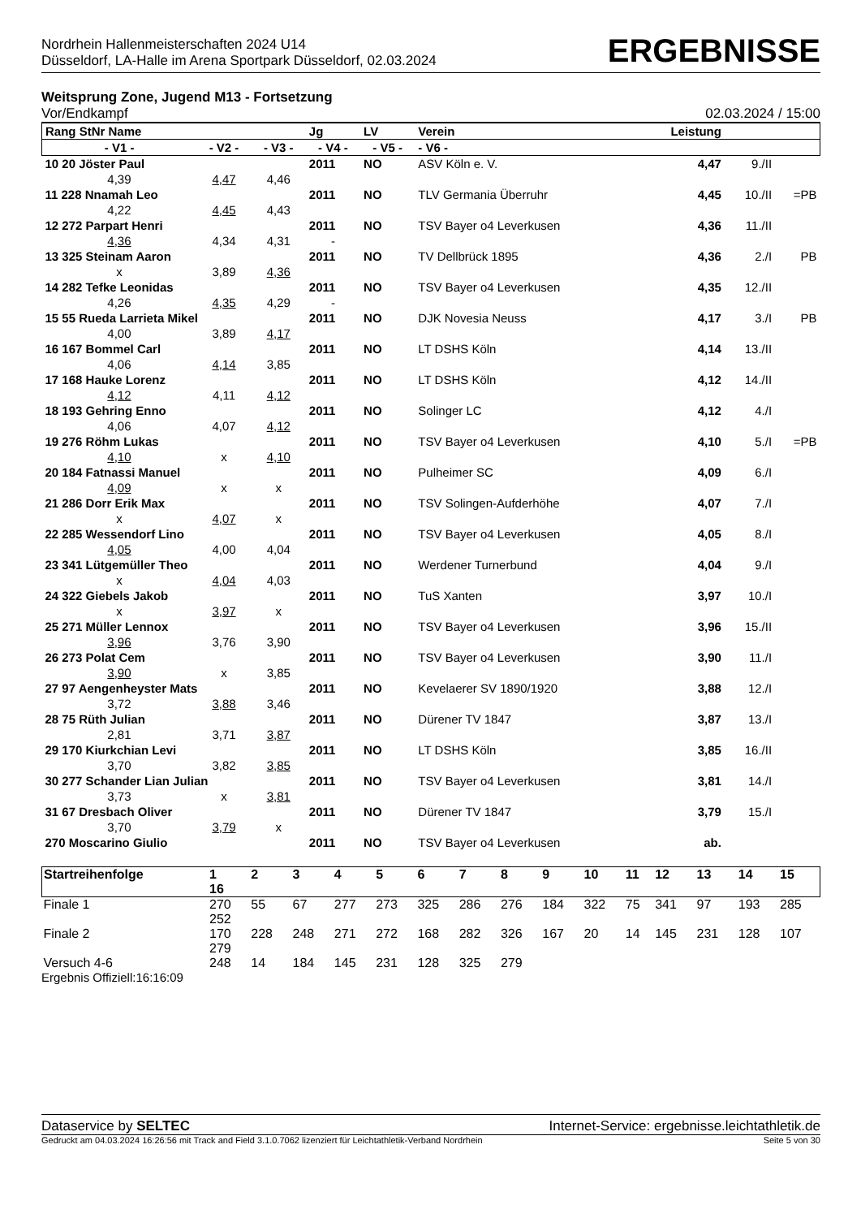Nordrhein Hallenmeisterschaften 2024 U14
Düsseldorf, LA-Halle im Arena Sportpark Düsseldorf, 02.03.2024
ERGEBNISSE
Weitsprung Zone, Jugend M13 - Fortsetzung
Vor/Endkampf 02.03.2024 / 15:00
| Rang StNr Name | | | Jg | LV | Verein | Leistung | | |
| - V1 - | - V2 - | - V3 - | - V4 - | - V5 - | - V6 - | | | |
| 10 20 Jöster Paul | | | 2011 | NO | ASV Köln e. V. | 4,47 | 9./II | |
| 4,39 | 4,47 | 4,46 | | | | | | |
| 11 228 Nnamah Leo | | | 2011 | NO | TLV Germania Überruhr | 4,45 | 10./II | =PB |
| 4,22 | 4,45 | 4,43 | | | | | | |
| 12 272 Parpart Henri | | | 2011 | NO | TSV Bayer o4 Leverkusen | 4,36 | 11./II | |
| 4,36 | 4,34 | 4,31 | - | | | | | |
| 13 325 Steinam Aaron | | | 2011 | NO | TV Dellbrück 1895 | 4,36 | 2./I | PB |
| x | 3,89 | 4,36 | | | | | | |
| 14 282 Tefke Leonidas | | | 2011 | NO | TSV Bayer o4 Leverkusen | 4,35 | 12./II | |
| 4,26 | 4,35 | 4,29 | - | | | | | |
| 15 55 Rueda Larrieta Mikel | | | 2011 | NO | DJK Novesia Neuss | 4,17 | 3./I | PB |
| 4,00 | 3,89 | 4,17 | | | | | | |
| 16 167 Bommel Carl | | | 2011 | NO | LT DSHS Köln | 4,14 | 13./II | |
| 4,06 | 4,14 | 3,85 | | | | | | |
| 17 168 Hauke Lorenz | | | 2011 | NO | LT DSHS Köln | 4,12 | 14./II | |
| 4,12 | 4,11 | 4,12 | | | | | | |
| 18 193 Gehring Enno | | | 2011 | NO | Solinger LC | 4,12 | 4./I | |
| 4,06 | 4,07 | 4,12 | | | | | | |
| 19 276 Röhm Lukas | | | 2011 | NO | TSV Bayer o4 Leverkusen | 4,10 | 5./I | =PB |
| 4,10 | x | 4,10 | | | | | | |
| 20 184 Fatnassi Manuel | | | 2011 | NO | Pulheimer SC | 4,09 | 6./I | |
| 4,09 | x | x | | | | | | |
| 21 286 Dorr Erik Max | | | 2011 | NO | TSV Solingen-Aufderhöhe | 4,07 | 7./I | |
| x | 4,07 | x | | | | | | |
| 22 285 Wessendorf Lino | | | 2011 | NO | TSV Bayer o4 Leverkusen | 4,05 | 8./I | |
| 4,05 | 4,00 | 4,04 | | | | | | |
| 23 341 Lütgemüller Theo | | | 2011 | NO | Werdener Turnerbund | 4,04 | 9./I | |
| x | 4,04 | 4,03 | | | | | | |
| 24 322 Giebels Jakob | | | 2011 | NO | TuS Xanten | 3,97 | 10./I | |
| x | 3,97 | x | | | | | | |
| 25 271 Müller Lennox | | | 2011 | NO | TSV Bayer o4 Leverkusen | 3,96 | 15./II | |
| 3,96 | 3,76 | 3,90 | | | | | | |
| 26 273 Polat Cem | | | 2011 | NO | TSV Bayer o4 Leverkusen | 3,90 | 11./I | |
| 3,90 | x | 3,85 | | | | | | |
| 27 97 Aengenheyster Mats | | | 2011 | NO | Kevelaerer SV 1890/1920 | 3,88 | 12./I | |
| 3,72 | 3,88 | 3,46 | | | | | | |
| 28 75 Rüth Julian | | | 2011 | NO | Dürener TV 1847 | 3,87 | 13./I | |
| 2,81 | 3,71 | 3,87 | | | | | | |
| 29 170 Kiurkchian Levi | | | 2011 | NO | LT DSHS Köln | 3,85 | 16./II | |
| 3,70 | 3,82 | 3,85 | | | | | | |
| 30 277 Schander Lian Julian | | | 2011 | NO | TSV Bayer o4 Leverkusen | 3,81 | 14./I | |
| 3,73 | x | 3,81 | | | | | | |
| 31 67 Dresbach Oliver | | | 2011 | NO | Dürener TV 1847 | 3,79 | 15./I | |
| 3,70 | 3,79 | x | | | | | | |
| 270 Moscarino Giulio | | | 2011 | NO | TSV Bayer o4 Leverkusen | ab. | | |
| Startreihenfolge | 1 16 | 2 | 3 | 4 | 5 | 6 | 7 | 8 | 9 | 10 | 11 | 12 | 13 | 14 | 15 |
| Finale 1 | 270 252 | 55 | 67 | 277 | 273 | 325 | 286 | 276 | 184 | 322 | 75 | 341 | 97 | 193 | 285 |
| Finale 2 | 170 279 | 228 | 248 | 271 | 272 | 168 | 282 | 326 | 167 | 20 | 14 | 145 | 231 | 128 | 107 |
| Versuch 4-6 | 248 | 14 | 184 | 145 | 231 | 128 | 325 | 279 | | | | | | | |
Ergebnis Offiziell:16:16:09
Dataservice by SELTEC Internet-Service: ergebnisse.leichtathletik.de
Gedruckt am 04.03.2024 16:26:56 mit Track and Field 3.1.0.7062 lizenziert für Leichtathletik-Verband Nordrhein Seite 5 von 30